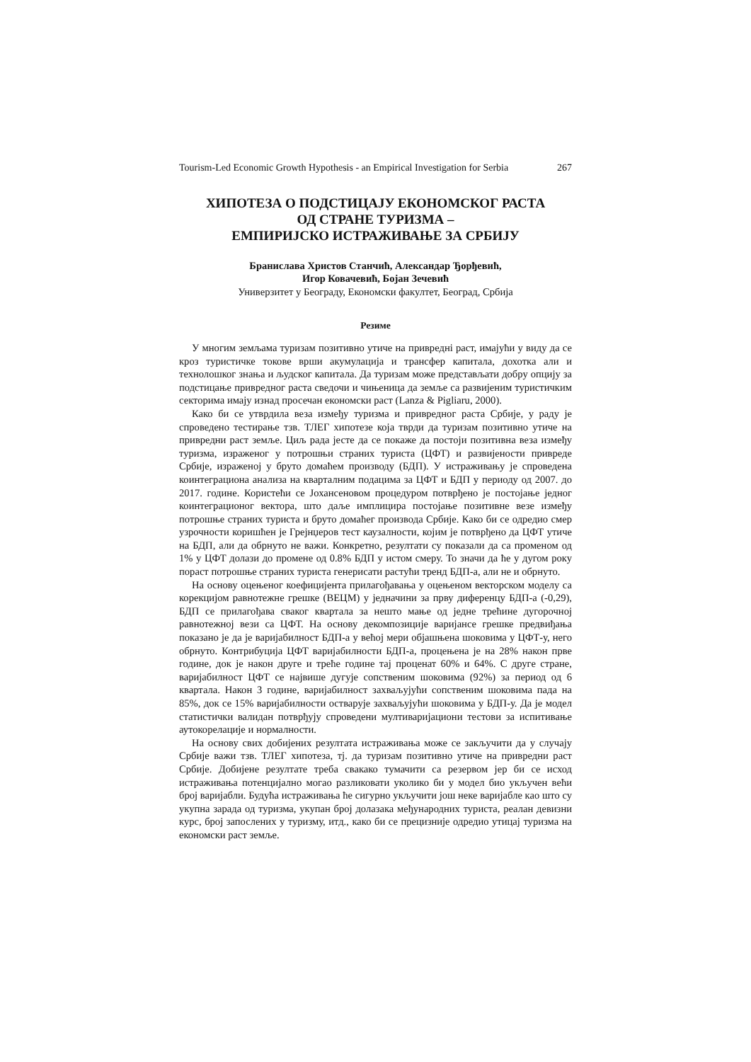Tourism-Led Economic Growth Hypothesis - an Empirical Investigation for Serbia 267
ХИПОТЕЗА О ПОДСТИЦАЈУ ЕКОНОМСКОГ РАСТА
ОД СТРАНЕ ТУРИЗМА –
ЕМПИРИЈСКО ИСТРАЖИВАЊЕ ЗА СРБИЈУ
Бранислава Христов Станчић, Александар Ђорђевић,
Игор Ковачевић, Бојан Зечевић
Универзитет у Београду, Економски факултет, Београд, Србија
Резиме
У многим земљама туризам позитивно утиче на привредні раст, имајући у виду да се кроз туристичке токове врши акумулација и трансфер капитала, дохотка али и технолошког знања и људског капитала. Да туризам може представљати добру опцију за подстицање привредног раста сведочи и чињеница да земље са развијеним туристичким секторима имају изнад просечан економски раст (Lanza & Pigliaru, 2000).
Како би се утврдила веза између туризма и привредног раста Србије, у раду је спроведено тестирање тзв. ТЛЕГ хипотезе која тврди да туризам позитивно утиче на привредни раст земље. Циљ рада јесте да се покаже да постоји позитивна веза између туризма, израженог у потрошњи страних туриста (ЦФТ) и развијености привреде Србије, израженој у бруто домаћем производу (БДП). У истраживању је спроведена коинтеграциона анализа на кварталним подацима за ЦФТ и БДП у периоду од 2007. до 2017. године. Користећи се Јохансеновом процедуром потврђено је постојање једног коинтеграционог вектора, што даље имплицира постојање позитивне везе између потрошње страних туриста и бруто домаћег производа Србије. Како би се одредио смер узрочности коришћен је Грејнџеров тест каузалности, којим је потврђено да ЦФТ утиче на БДП, али да обрнуто не важи. Конкретно, резултати су показали да са променом од 1% у ЦФТ долази до промене од 0.8% БДП у истом смеру. То значи да ће у дугом року пораст потрошње страних туриста генерисати растући тренд БДП-а, али не и обрнуто.
На основу оцењеног коефицијента прилагођавања у оцењеном векторском моделу са корекцијом равнотежне грешке (ВЕЦМ) у једначини за прву диференцу БДП-а (-0,29), БДП се прилагођава сваког квартала за нешто мање од једне трећине дугорочној равнотежној вези са ЦФТ. На основу декомпозиције варијансе грешке предвиђања показано је да је варијабилност БДП-а у већој мери објашњена шоковима у ЦФТ-у, него обрнуто. Контрибуција ЦФТ варијабилности БДП-а, процењена је на 28% након прве године, док је након друге и треће године тај проценат 60% и 64%. С друге стране, варијабилност ЦФТ се највише дугује сопственим шоковима (92%) за период од 6 квартала. Након 3 године, варијабилност захваљујући сопственим шоковима пада на 85%, док се 15% варијабилности остварује захваљујући шоковима у БДП-у. Да је модел статистички валидан потврђују спроведени мултиваријациони тестови за испитивање аутокорелације и нормалности.
На основу свих добијених резултата истраживања може се закључити да у случају Србије важи тзв. ТЛЕГ хипотеза, тј. да туризам позитивно утиче на привредни раст Србије. Добијене резултате треба свакако тумачити са резервом јер би се исход истраживања потенцијално могао разликовати уколико би у модел био укључен већи број варијабли. Будућа истраживања ће сигурно укључити још неке варијабле као што су укупна зарада од туризма, укупан број долазака међународних туриста, реалан девизни курс, број запослених у туризму, итд., како би се прецизније одредио утицај туризма на економски раст земље.